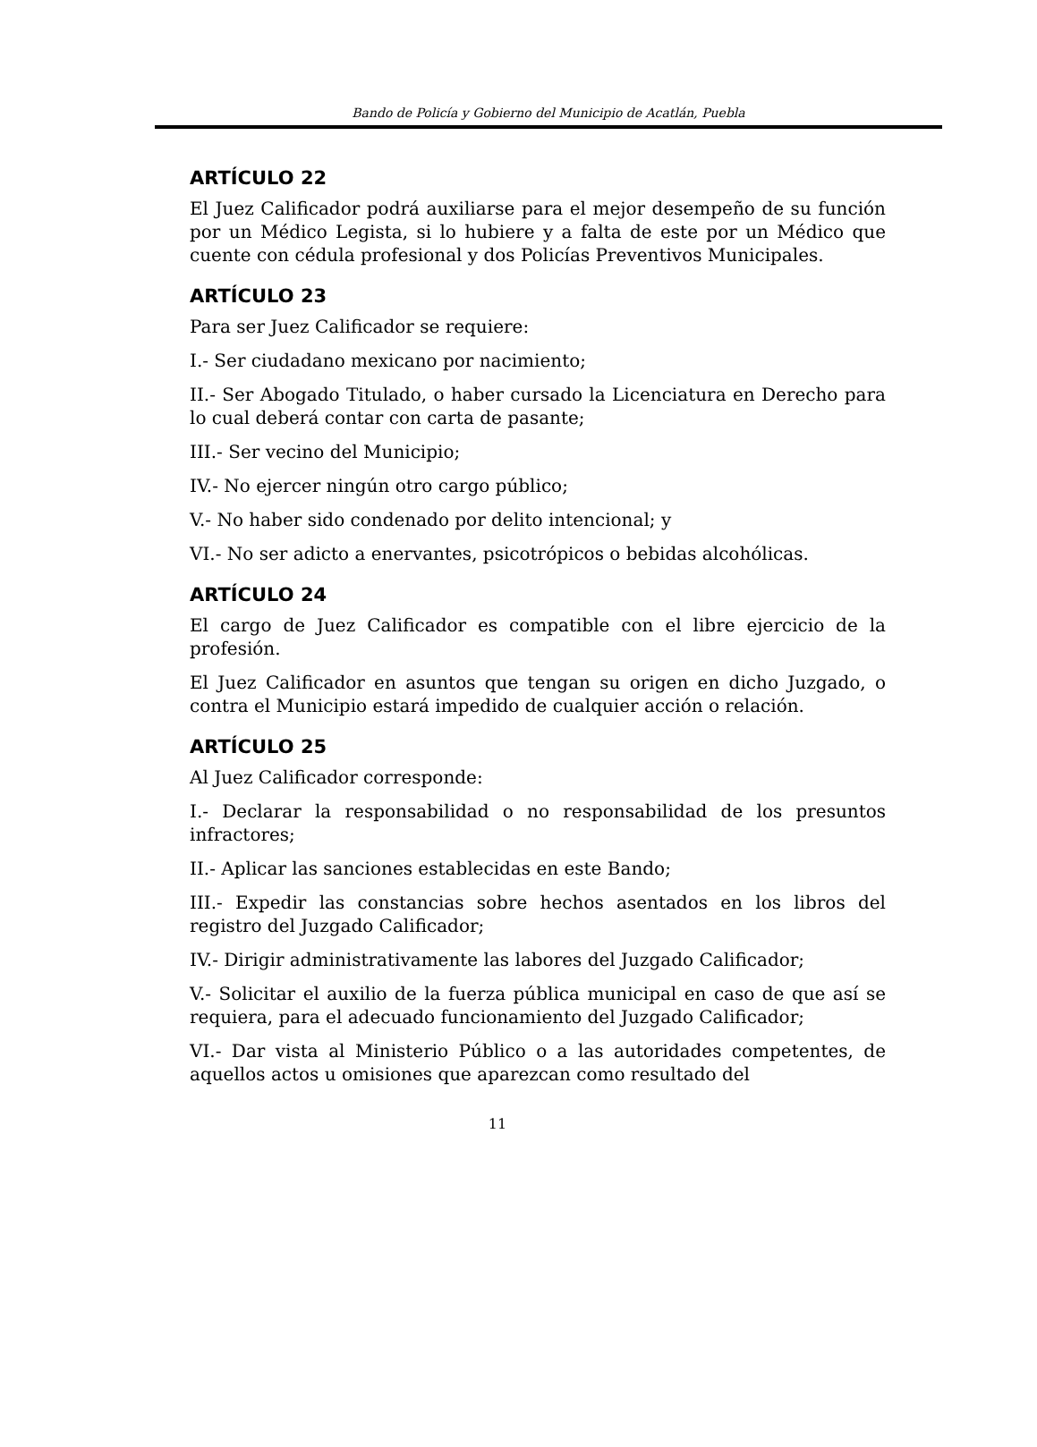Bando de Policía y Gobierno del Municipio de Acatlán, Puebla
ARTÍCULO 22
El Juez Calificador podrá auxiliarse para el mejor desempeño de su función por un Médico Legista, si lo hubiere y a falta de este por un Médico que cuente con cédula profesional y dos Policías Preventivos Municipales.
ARTÍCULO 23
Para ser Juez Calificador se requiere:
I.- Ser ciudadano mexicano por nacimiento;
II.- Ser Abogado Titulado, o haber cursado la Licenciatura en Derecho para lo cual deberá contar con carta de pasante;
III.- Ser vecino del Municipio;
IV.- No ejercer ningún otro cargo público;
V.- No haber sido condenado por delito intencional; y
VI.- No ser adicto a enervantes, psicotrópicos o bebidas alcohólicas.
ARTÍCULO 24
El cargo de Juez Calificador es compatible con el libre ejercicio de la profesión.
El Juez Calificador en asuntos que tengan su origen en dicho Juzgado, o contra el Municipio estará impedido de cualquier acción o relación.
ARTÍCULO 25
Al Juez Calificador corresponde:
I.- Declarar la responsabilidad o no responsabilidad de los presuntos infractores;
II.- Aplicar las sanciones establecidas en este Bando;
III.- Expedir las constancias sobre hechos asentados en los libros del registro del Juzgado Calificador;
IV.- Dirigir administrativamente las labores del Juzgado Calificador;
V.- Solicitar el auxilio de la fuerza pública municipal en caso de que así se requiera, para el adecuado funcionamiento del Juzgado Calificador;
VI.- Dar vista al Ministerio Público o a las autoridades competentes, de aquellos actos u omisiones que aparezcan como resultado del
11